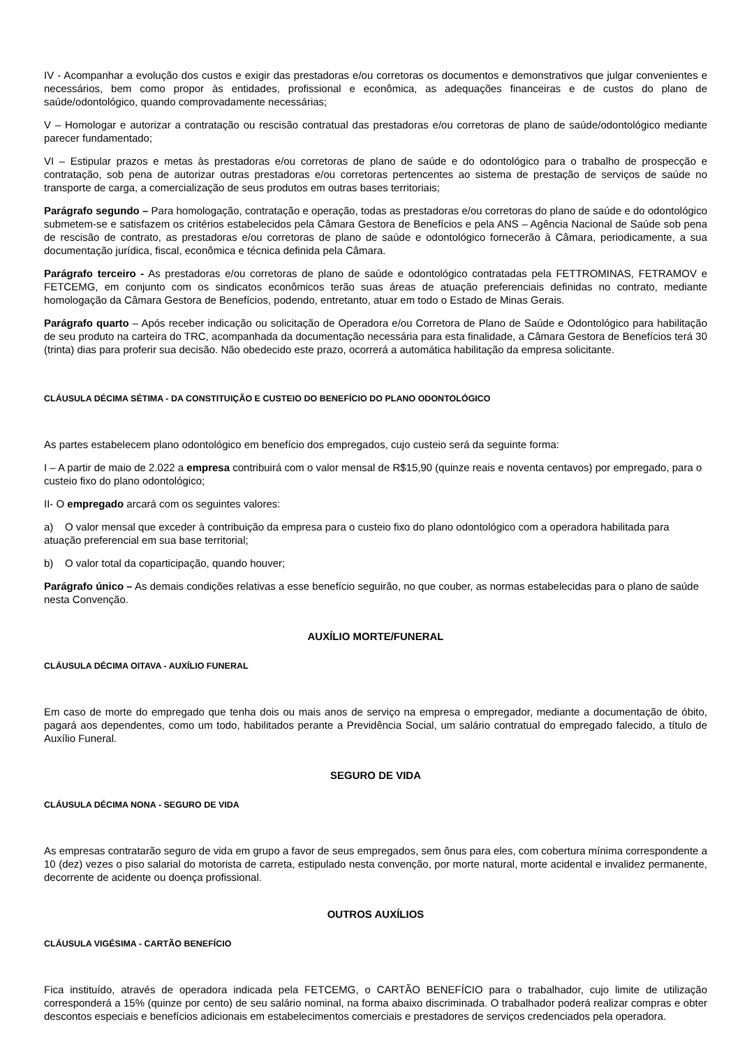IV - Acompanhar a evolução dos custos e exigir das prestadoras e/ou corretoras os documentos e demonstrativos que julgar convenientes e necessários, bem como propor às entidades, profissional e econômica, as adequações financeiras e de custos do plano de saúde/odontológico, quando comprovadamente necessárias;
V – Homologar e autorizar a contratação ou rescisão contratual das prestadoras e/ou corretoras de plano de saúde/odontológico mediante parecer fundamentado;
VI – Estipular prazos e metas às prestadoras e/ou corretoras de plano de saúde e do odontológico para o trabalho de prospecção e contratação, sob pena de autorizar outras prestadoras e/ou corretoras pertencentes ao sistema de prestação de serviços de saúde no transporte de carga, a comercialização de seus produtos em outras bases territoriais;
Parágrafo segundo – Para homologação, contratação e operação, todas as prestadoras e/ou corretoras do plano de saúde e do odontológico submetem-se e satisfazem os critérios estabelecidos pela Câmara Gestora de Benefícios e pela ANS – Agência Nacional de Saúde sob pena de rescisão de contrato, as prestadoras e/ou corretoras de plano de saúde e odontológico fornecerão à Câmara, periodicamente, a sua documentação jurídica, fiscal, econômica e técnica definida pela Câmara.
Parágrafo terceiro - As prestadoras e/ou corretoras de plano de saúde e odontológico contratadas pela FETTROMINAS, FETRAMOV e FETCEMG, em conjunto com os sindicatos econômicos terão suas áreas de atuação preferenciais definidas no contrato, mediante homologação da Câmara Gestora de Benefícios, podendo, entretanto, atuar em todo o Estado de Minas Gerais.
Parágrafo quarto – Após receber indicação ou solicitação de Operadora e/ou Corretora de Plano de Saúde e Odontológico para habilitação de seu produto na carteira do TRC, acompanhada da documentação necessária para esta finalidade, a Câmara Gestora de Benefícios terá 30 (trinta) dias para proferir sua decisão. Não obedecido este prazo, ocorrerá a automática habilitação da empresa solicitante.
CLÁUSULA DÉCIMA SÉTIMA - DA CONSTITUIÇÃO E CUSTEIO DO BENEFÍCIO DO PLANO ODONTOLÓGICO
As partes estabelecem plano odontológico em benefício dos empregados, cujo custeio será da seguinte forma:
I – A partir de maio de 2.022 a empresa contribuirá com o valor mensal de R$15,90 (quinze reais e noventa centavos) por empregado, para o custeio fixo do plano odontológico;
II- O empregado arcará com os seguintes valores:
a) O valor mensal que exceder à contribuição da empresa para o custeio fixo do plano odontológico com a operadora habilitada para atuação preferencial em sua base territorial;
b) O valor total da coparticipação, quando houver;
Parágrafo único – As demais condições relativas a esse benefício seguirão, no que couber, as normas estabelecidas para o plano de saúde nesta Convenção.
AUXÍLIO MORTE/FUNERAL
CLÁUSULA DÉCIMA OITAVA - AUXÍLIO FUNERAL
Em caso de morte do empregado que tenha dois ou mais anos de serviço na empresa o empregador, mediante a documentação de óbito, pagará aos dependentes, como um todo, habilitados perante a Previdência Social, um salário contratual do empregado falecido, a título de Auxílio Funeral.
SEGURO DE VIDA
CLÁUSULA DÉCIMA NONA - SEGURO DE VIDA
As empresas contratarão seguro de vida em grupo a favor de seus empregados, sem ônus para eles, com cobertura mínima correspondente a 10 (dez) vezes o piso salarial do motorista de carreta, estipulado nesta convenção, por morte natural, morte acidental e invalidez permanente, decorrente de acidente ou doença profissional.
OUTROS AUXÍLIOS
CLÁUSULA VIGÉSIMA - CARTÃO BENEFÍCIO
Fica instituído, através de operadora indicada pela FETCEMG, o CARTÃO BENEFÍCIO para o trabalhador, cujo limite de utilização corresponderá a 15% (quinze por cento) de seu salário nominal, na forma abaixo discriminada. O trabalhador poderá realizar compras e obter descontos especiais e benefícios adicionais em estabelecimentos comerciais e prestadores de serviços credenciados pela operadora.